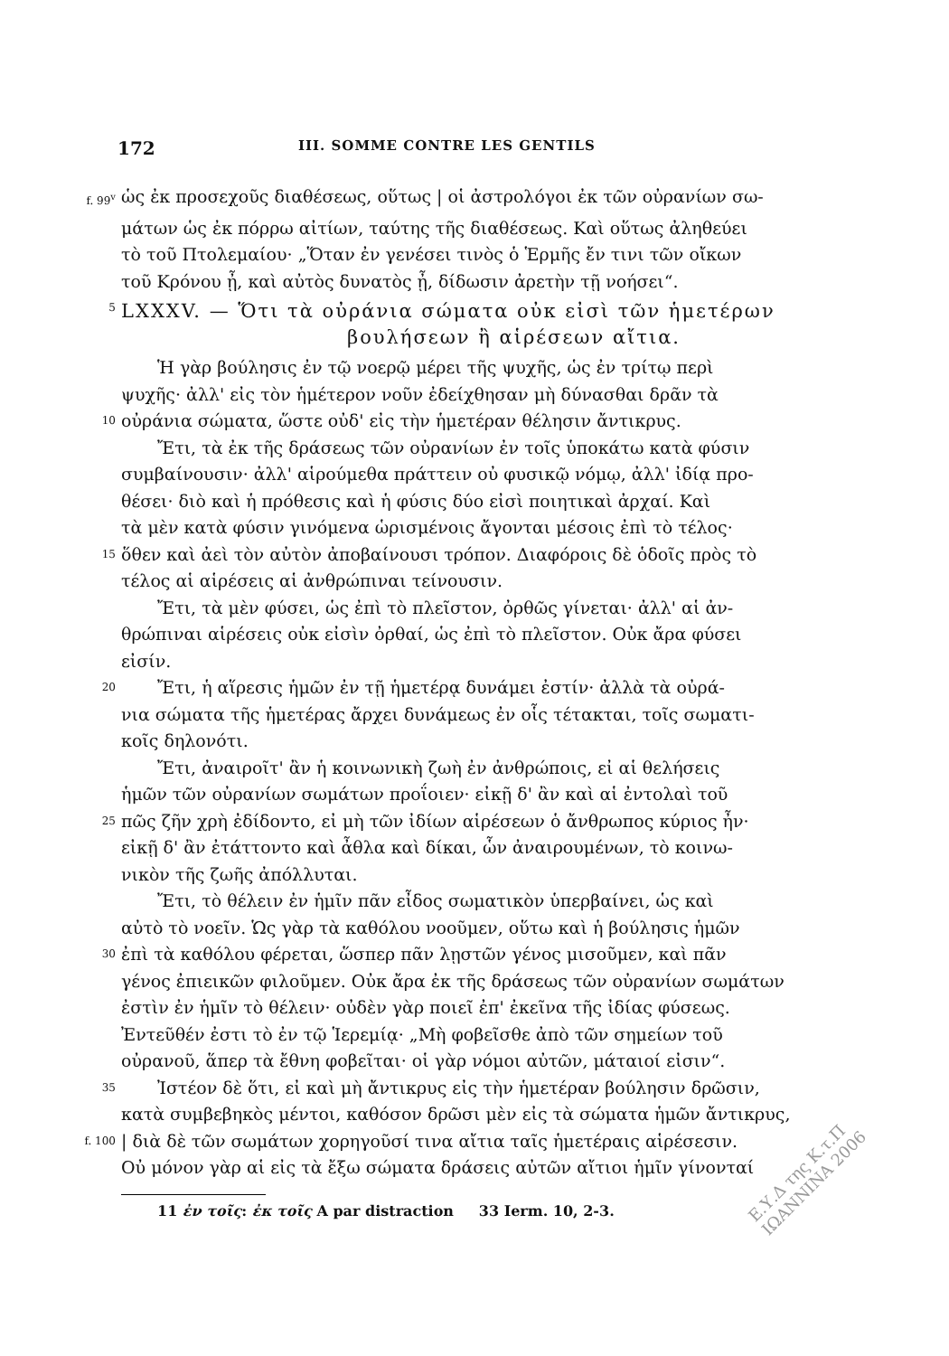172 III. SOMME CONTRE LES GENTILS
f. 99<sup>v</sup> ὡς ἐκ προσεχοῦς διαθέσεως, οὕτως | οἱ ἀστρολόγοι ἐκ τῶν οὐρανίων σω-
μάτων ὡς ἐκ πόρρω αἰτίων, ταύτης τῆς διαθέσεως. Καὶ οὕτως ἀληθεύει
τὸ τοῦ Πτολεμαίου· „Ὅταν ἐν γενέσει τινὸς ὁ Ἑρμῆς ἔν τινι τῶν οἴκων
τοῦ Κρόνου ᾖ, καὶ αὐτὸς δυνατὸς ᾖ, δίδωσιν ἀρετὴν τῇ νοήσει“.
5
LXXXV. — Ὅτι τὰ οὐράνια σώματα οὐκ εἰσὶ τῶν ἡμετέρων
βουλήσεων ἢ αἱρέσεων αἴτια.
Ἡ γὰρ βούλησις ἐν τῷ νοερῷ μέρει τῆς ψυχῆς, ὡς ἐν τρίτῳ περὶ
ψυχῆς· ἀλλ' εἰς τὸν ἡμέτερον νοῦν ἐδείχθησαν μὴ δύνασθαι δρᾶν τὰ
10 οὐράνια σώματα, ὥστε οὐδ' εἰς τὴν ἡμετέραν θέλησιν ἄντικρυς.
Ἔτι, τὰ ἐκ τῆς δράσεως τῶν οὐρανίων ἐν τοῖς ὑποκάτω κατὰ φύσιν
συμβαίνουσιν· ἀλλ' αἱρούμεθα πράττειν οὐ φυσικῷ νόμῳ, ἀλλ' ἰδίᾳ προ-
θέσει· διὸ καὶ ἡ πρόθεσις καὶ ἡ φύσις δύο εἰσὶ ποιητικαὶ ἀρχαί. Καὶ
τὰ μὲν κατὰ φύσιν γινόμενα ὡρισμένοις ἄγονται μέσοις ἐπὶ τὸ τέλος·
15 ὅθεν καὶ ἀεὶ τὸν αὐτὸν ἀποβαίνουσι τρόπον. Διαφόροις δὲ ὁδοῖς πρὸς τὸ
τέλος αἱ αἱρέσεις αἱ ἀνθρώπιναι τείνουσιν.
Ἔτι, τὰ μὲν φύσει, ὡς ἐπὶ τὸ πλεῖστον, ὀρθῶς γίνεται· ἀλλ' αἱ ἀν-
θρώπιναι αἱρέσεις οὐκ εἰσὶν ὀρθαί, ὡς ἐπὶ τὸ πλεῖστον. Οὐκ ἄρα φύσει
εἰσίν.
20 Ἔτι, ἡ αἵρεσις ἡμῶν ἐν τῇ ἡμετέρᾳ δυνάμει ἐστίν· ἀλλὰ τὰ οὐρά-
νια σώματα τῆς ἡμετέρας ἄρχει δυνάμεως ἐν οἷς τέτακται, τοῖς σωματι-
κοῖς δηλονότι.
Ἔτι, ἀναιροῖτ' ἂν ἡ κοινωνικὴ ζωὴ ἐν ἀνθρώποις, εἰ αἱ θελήσεις
ἡμῶν τῶν οὐρανίων σωμάτων προΐοιεν· εἰκῇ δ' ἂν καὶ αἱ ἐντολαὶ τοῦ
25 πῶς ζῆν χρὴ ἐδίδοντο, εἰ μὴ τῶν ἰδίων αἱρέσεων ὁ ἄνθρωπος κύριος ἦν·
εἰκῇ δ' ἂν ἐτάττοντο καὶ ἆθλα καὶ δίκαι, ὧν ἀναιρουμένων, τὸ κοινω-
νικὸν τῆς ζωῆς ἀπόλλυται.
Ἔτι, τὸ θέλειν ἐν ἡμῖν πᾶν εἶδος σωματικὸν ὑπερβαίνει, ὡς καὶ
αὐτὸ τὸ νοεῖν. Ὡς γὰρ τὰ καθόλου νοοῦμεν, οὕτω καὶ ἡ βούλησις ἡμῶν
30 ἐπὶ τὰ καθόλου φέρεται, ὥσπερ πᾶν λῃστῶν γένος μισοῦμεν, καὶ πᾶν
γένος ἐπιεικῶν φιλοῦμεν. Οὐκ ἄρα ἐκ τῆς δράσεως τῶν οὐρανίων σωμάτων
ἐστὶν ἐν ἡμῖν τὸ θέλειν· οὐδὲν γὰρ ποιεῖ ἐπ' ἐκεῖνα τῆς ἰδίας φύσεως.
Ἐντεῦθέν ἐστι τὸ ἐν τῷ Ἱερεμίᾳ· „Μὴ φοβεῖσθε ἀπὸ τῶν σημείων τοῦ
οὐρανοῦ, ἅπερ τὰ ἔθνη φοβεῖται· οἱ γὰρ νόμοι αὐτῶν, μάταιοί εἰσιν“.
35 Ἰστέον δὲ ὅτι, εἰ καὶ μὴ ἄντικρυς εἰς τὴν ἡμετέραν βούλησιν δρῶσιν,
κατὰ συμβεβηκὸς μέντοι, καθόσον δρῶσι μὲν εἰς τὰ σώματα ἡμῶν ἄντικρυς,
f. 100 | διὰ δὲ τῶν σωμάτων χορηγοῦσί τινα αἴτια ταῖς ἡμετέραις αἱρέσεσιν.
Οὐ μόνον γὰρ αἱ εἰς τὰ ἔξω σώματα δράσεις αὐτῶν αἴτιοι ἡμῖν γίνονταί
11 ἐν τοῖς: ἐκ τοῖς A par distraction 33 Ierm. 10, 2-3.
Ε.Υ.Δ της Κ.τ.Π
ΙΩΑΝΝΙΝΑ 2006